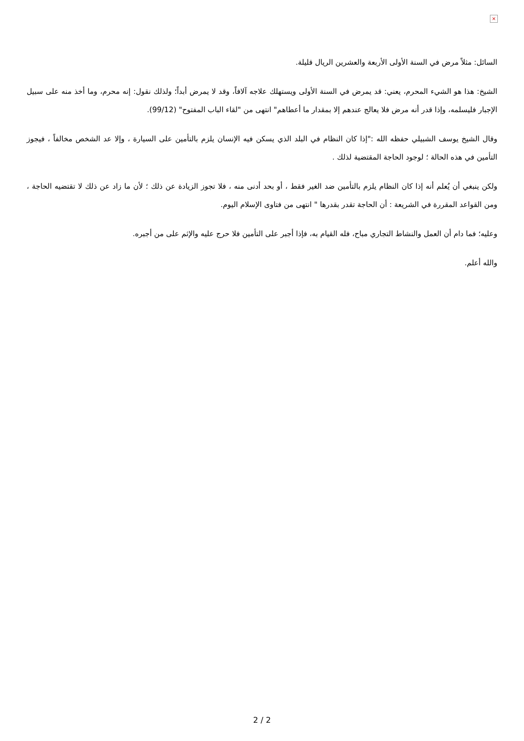×
السائل: مثلاً مرض في السنة الأولى الأربعة والعشرين الريال قليلة.
الشيخ: هذا هو الشيء المحرم، يعني: قد يمرض في السنة الأولى ويستهلك علاجه آلافاً، وقد لا يمرض أبداً؛ ولذلك نقول: إنه محرم، وما أخذ منه على سبيل الإجبار فليسلمه، وإذا قدر أنه مرض فلا يعالج عندهم إلا بمقدار ما أعطاهم" انتهى من "لقاء الباب المفتوح" (99/12).
وقال الشيخ يوسف الشبيلي حفظه الله :"إذا كان النظام في البلد الذي يسكن فيه الإنسان يلزم بالتأمين على السيارة ، وإلا عد الشخص مخالفاً ، فيجوز التأمين في هذه الحالة ؛ لوجود الحاجة المقتضية لذلك .
ولكن ينبغي أن يُعلم أنه إذا كان النظام يلزم بالتأمين ضد الغير فقط ، أو بحد أدنى منه ، فلا تجوز الزيادة عن ذلك ؛ لأن ما زاد عن ذلك لا تقتضيه الحاجة ، ومن القواعد المقررة في الشريعة : أن الحاجة تقدر بقدرها " انتهى من فتاوى الإسلام اليوم.
وعليه؛ فما دام أن العمل والنشاط التجاري مباح، فله القيام به، فإذا أجبر على التأمين فلا حرج عليه والإثم على من أجبره.
والله أعلم.
2 / 2